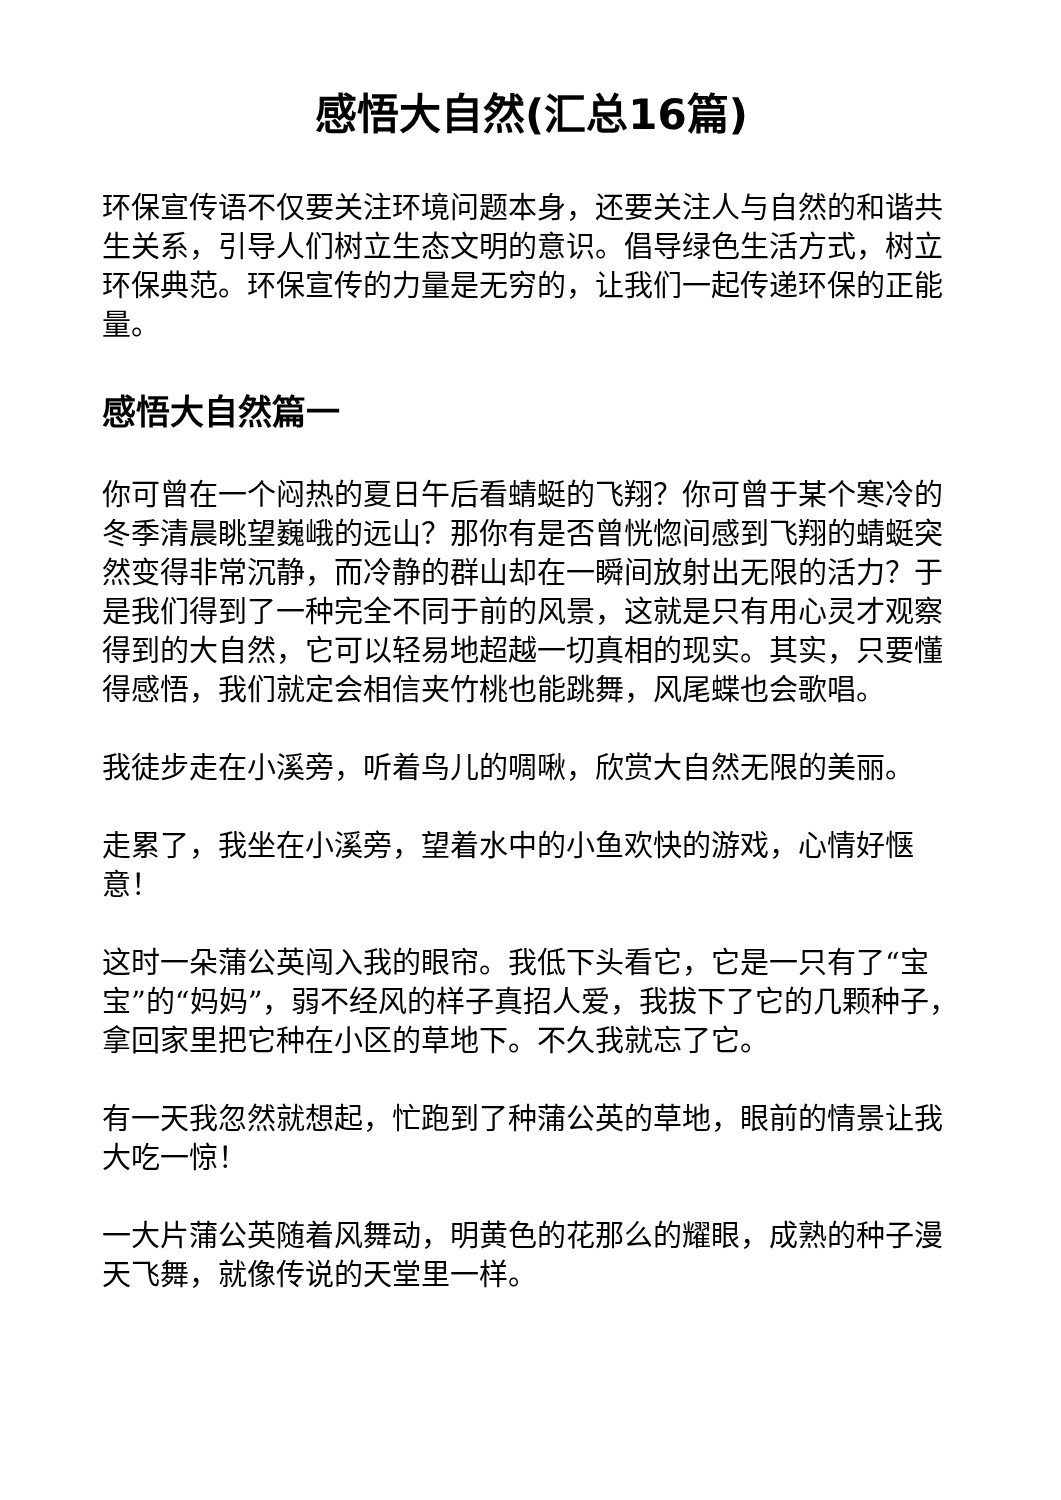感悟大自然(汇总16篇)
环保宣传语不仅要关注环境问题本身，还要关注人与自然的和谐共生关系，引导人们树立生态文明的意识。倡导绿色生活方式，树立环保典范。环保宣传的力量是无穷的，让我们一起传递环保的正能量。
感悟大自然篇一
你可曾在一个闷热的夏日午后看蜻蜓的飞翔？你可曾于某个寒冷的冬季清晨眺望巍峨的远山？那你有是否曾恍惚间感到飞翔的蜻蜓突然变得非常沉静，而冷静的群山却在一瞬间放射出无限的活力？于是我们得到了一种完全不同于前的风景，这就是只有用心灵才观察得到的大自然，它可以轻易地超越一切真相的现实。其实，只要懂得感悟，我们就定会相信夹竹桃也能跳舞，风尾蝶也会歌唱。
我徒步走在小溪旁，听着鸟儿的啁啾，欣赏大自然无限的美丽。
走累了，我坐在小溪旁，望着水中的小鱼欢快的游戏，心情好惬意！
这时一朵蒲公英闯入我的眼帘。我低下头看它，它是一只有了“宝宝”的“妈妈”，弱不经风的样子真招人爱，我拔下了它的几颗种子，拿回家里把它种在小区的草地下。不久我就忘了它。
有一天我忽然就想起，忙跑到了种蒲公英的草地，眼前的情景让我大吃一惊！
一大片蒲公英随着风舞动，明黄色的花那么的耀眼，成熟的种子漫天飞舞，就像传说的天堂里一样。